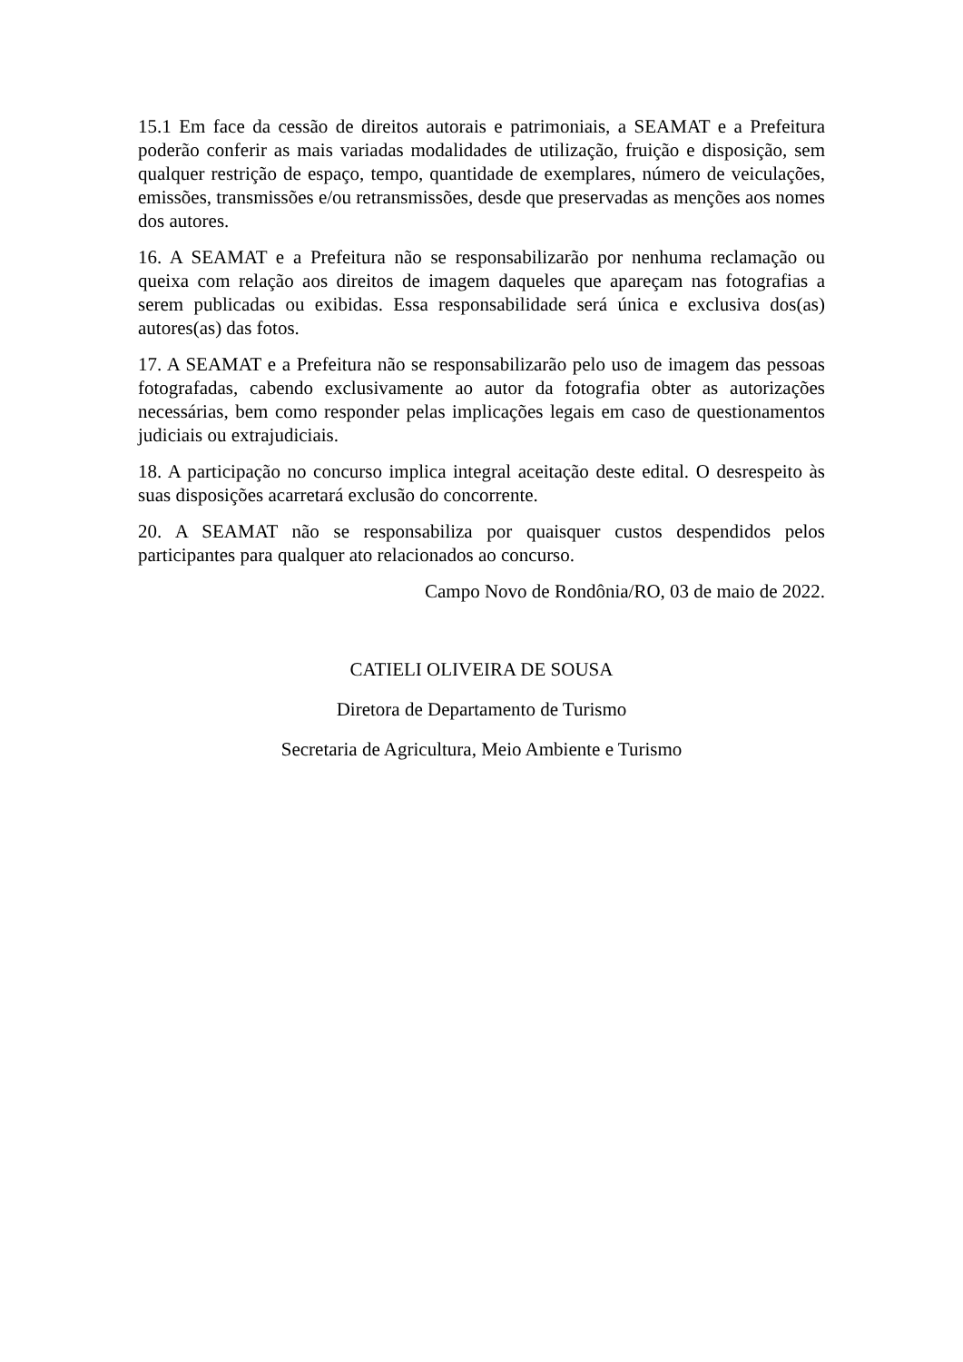15.1 Em face da cessão de direitos autorais e patrimoniais, a SEAMAT e a Prefeitura poderão conferir as mais variadas modalidades de utilização, fruição e disposição, sem qualquer restrição de espaço, tempo, quantidade de exemplares, número de veiculações, emissões, transmissões e/ou retransmissões, desde que preservadas as menções aos nomes dos autores.
16. A SEAMAT e a Prefeitura não se responsabilizarão por nenhuma reclamação ou queixa com relação aos direitos de imagem daqueles que apareçam nas fotografias a serem publicadas ou exibidas. Essa responsabilidade será única e exclusiva dos(as) autores(as) das fotos.
17. A SEAMAT e a Prefeitura não se responsabilizarão pelo uso de imagem das pessoas fotografadas, cabendo exclusivamente ao autor da fotografia obter as autorizações necessárias, bem como responder pelas implicações legais em caso de questionamentos judiciais ou extrajudiciais.
18. A participação no concurso implica integral aceitação deste edital. O desrespeito às suas disposições acarretará exclusão do concorrente.
20. A SEAMAT não se responsabiliza por quaisquer custos despendidos pelos participantes para qualquer ato relacionados ao concurso.
Campo Novo de Rondônia/RO, 03 de maio de 2022.
CATIELI OLIVEIRA DE SOUSA
Diretora de Departamento de Turismo
Secretaria de Agricultura, Meio Ambiente e Turismo